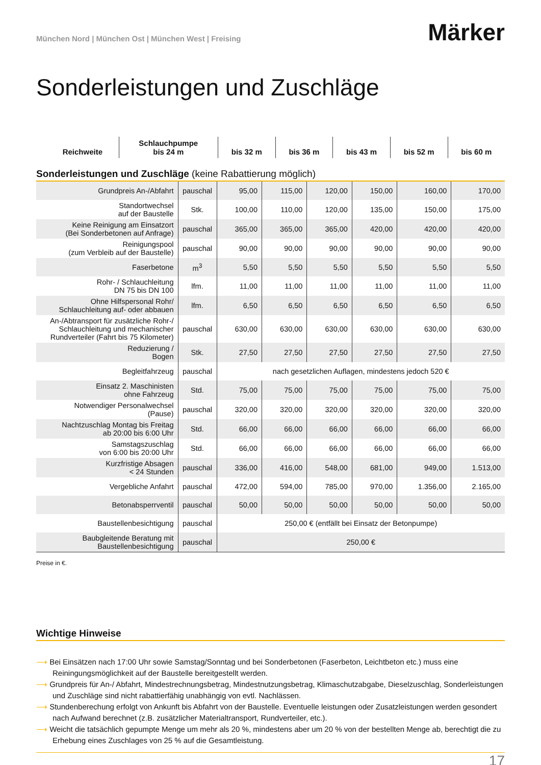München Nord | München Ost | München West | Freising
Märker
Sonderleistungen und Zuschläge
| Reichweite | | Schlauchpumpe bis 24 m | bis 32 m | bis 36 m | bis 43 m | bis 52 m | bis 60 m |
| --- | --- | --- | --- | --- | --- | --- | --- |
Sonderleistungen und Zuschläge (keine Rabattierung möglich)
| Grundpreis An-/Abfahrt | pauschal | 95,00 | 115,00 | 120,00 | 150,00 | 160,00 | 170,00 |
| Standortwechsel auf der Baustelle | Stk. | 100,00 | 110,00 | 120,00 | 135,00 | 150,00 | 175,00 |
| Keine Reinigung am Einsatzort (Bei Sonderbetonen auf Anfrage) | pauschal | 365,00 | 365,00 | 365,00 | 420,00 | 420,00 | 420,00 |
| Reinigungspool (zum Verbleib auf der Baustelle) | pauschal | 90,00 | 90,00 | 90,00 | 90,00 | 90,00 | 90,00 |
| Faserbetone | m<sup>3</sup> | 5,50 | 5,50 | 5,50 | 5,50 | 5,50 | 5,50 |
| Rohr- / Schlauchleitung DN 75 bis DN 100 | lfm. | 11,00 | 11,00 | 11,00 | 11,00 | 11,00 | 11,00 |
| Ohne Hilfspersonal Rohr/ Schlauchleitung auf- oder abbauen | lfm. | 6,50 | 6,50 | 6,50 | 6,50 | 6,50 | 6,50 |
| An-/Abtransport für zusätzliche Rohr-/ Schlauchleitung und mechanischer Rundverteiler (Fahrt bis 75 Kilometer) | pauschal | 630,00 | 630,00 | 630,00 | 630,00 | 630,00 | 630,00 |
| Reduzierung / Bogen | Stk. | 27,50 | 27,50 | 27,50 | 27,50 | 27,50 | 27,50 |
| Begleitfahrzeug | pauschal | nach gesetzlichen Auflagen, mindestens jedoch 520 € | | | | | |
| Einsatz 2. Maschinisten ohne Fahrzeug | Std. | 75,00 | 75,00 | 75,00 | 75,00 | 75,00 | 75,00 |
| Notwendiger Personalwechsel (Pause) | pauschal | 320,00 | 320,00 | 320,00 | 320,00 | 320,00 | 320,00 |
| Nachtzuschlag Montag bis Freitag ab 20:00 bis 6:00 Uhr | Std. | 66,00 | 66,00 | 66,00 | 66,00 | 66,00 | 66,00 |
| Samstagszuschlag von 6:00 bis 20:00 Uhr | Std. | 66,00 | 66,00 | 66,00 | 66,00 | 66,00 | 66,00 |
| Kurzfristige Absagen < 24 Stunden | pauschal | 336,00 | 416,00 | 548,00 | 681,00 | 949,00 | 1.513,00 |
| Vergebliche Anfahrt | pauschal | 472,00 | 594,00 | 785,00 | 970,00 | 1.356,00 | 2.165,00 |
| Betonabsperrventil | pauschal | 50,00 | 50,00 | 50,00 | 50,00 | 50,00 | 50,00 |
| Baustellenbesichtigung | pauschal | 250,00 € (entfällt bei Einsatz der Betonpumpe) | | | | | |
| Baubgleitende Beratung mit Baustellenbesichtigung | pauschal | 250,00 € | | | | | |
Preise in €.
Wichtige Hinweise
⟶ Bei Einsätzen nach 17:00 Uhr sowie Samstag/Sonntag und bei Sonderbetonen (Faserbeton, Leichtbeton etc.) muss eine Reiningungsmöglichkeit auf der Baustelle bereitgestellt werden.
⟶ Grundpreis für An-/ Abfahrt, Mindestrechnungsbetrag, Mindestnutzungsbetrag, Klimaschutzabgabe, Dieselzuschlag, Sonderleistungen und Zuschläge sind nicht rabattierfähig unabhängig von evtl. Nachlässen.
⟶ Stundenberechung erfolgt von Ankunft bis Abfahrt von der Baustelle. Eventuelle leistungen oder Zusatzleistungen werden gesondert nach Aufwand berechnet (z.B. zusätzlicher Materialtransport, Rundverteiler, etc.).
⟶ Weicht die tatsächlich gepumpte Menge um mehr als 20 %, mindestens aber um 20 % von der bestellten Menge ab, berechtigt die zu Erhebung eines Zuschlages von 25 % auf die Gesamtleistung.
17